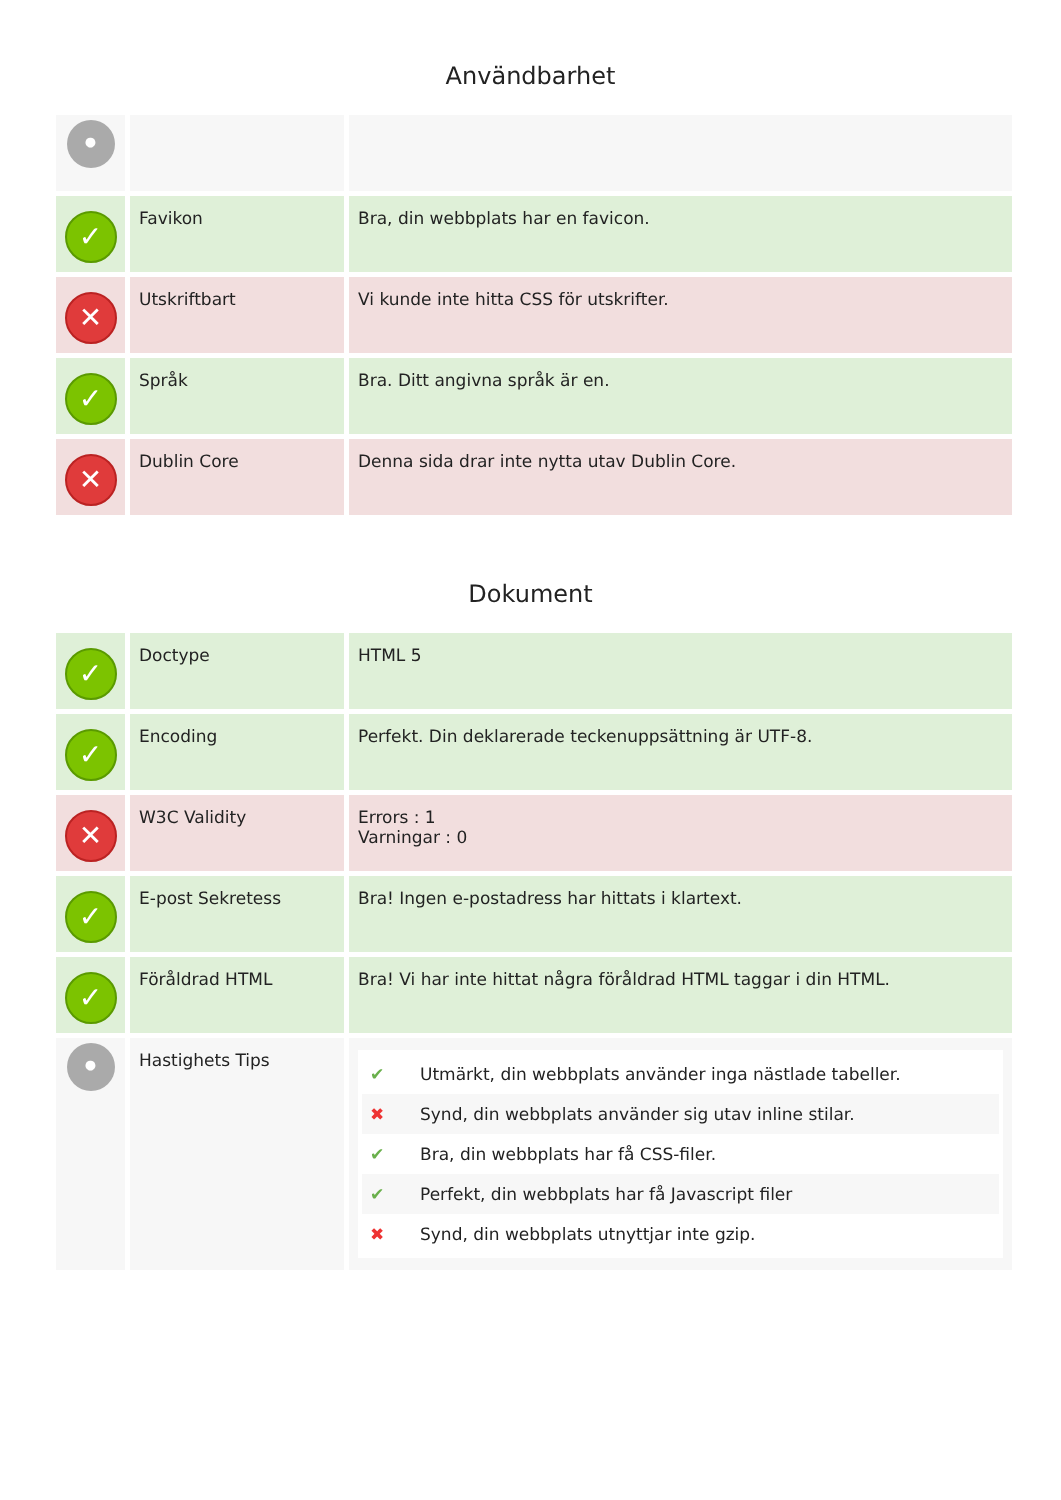Användbarhet
| • | | |
| ✓ | Favikon | Bra, din webbplats har en favicon. |
| ✕ | Utskriftbart | Vi kunde inte hitta CSS för utskrifter. |
| ✓ | Språk | Bra. Ditt angivna språk är en. |
| ✕ | Dublin Core | Denna sida drar inte nytta utav Dublin Core. |
Dokument
| ✓ | Doctype | HTML 5 |
| ✓ | Encoding | Perfekt. Din deklarerade teckenuppsättning är UTF-8. |
| ✕ | W3C Validity | Errors : 1 Varningar : 0 |
| ✓ | E-post Sekretess | Bra! Ingen e-postadress har hittats i klartext. |
| ✓ | Föråldrad HTML | Bra! Vi har inte hittat några föråldrad HTML taggar i din HTML. |
| • | Hastighets Tips | ✔ Utmärkt, din webbplats använder inga nästlade tabeller. ✖ Synd, din webbplats använder sig utav inline stilar. ✔ Bra, din webbplats har få CSS-filer. ✔ Perfekt, din webbplats har få Javascript filer ✖ Synd, din webbplats utnyttjar inte gzip. |